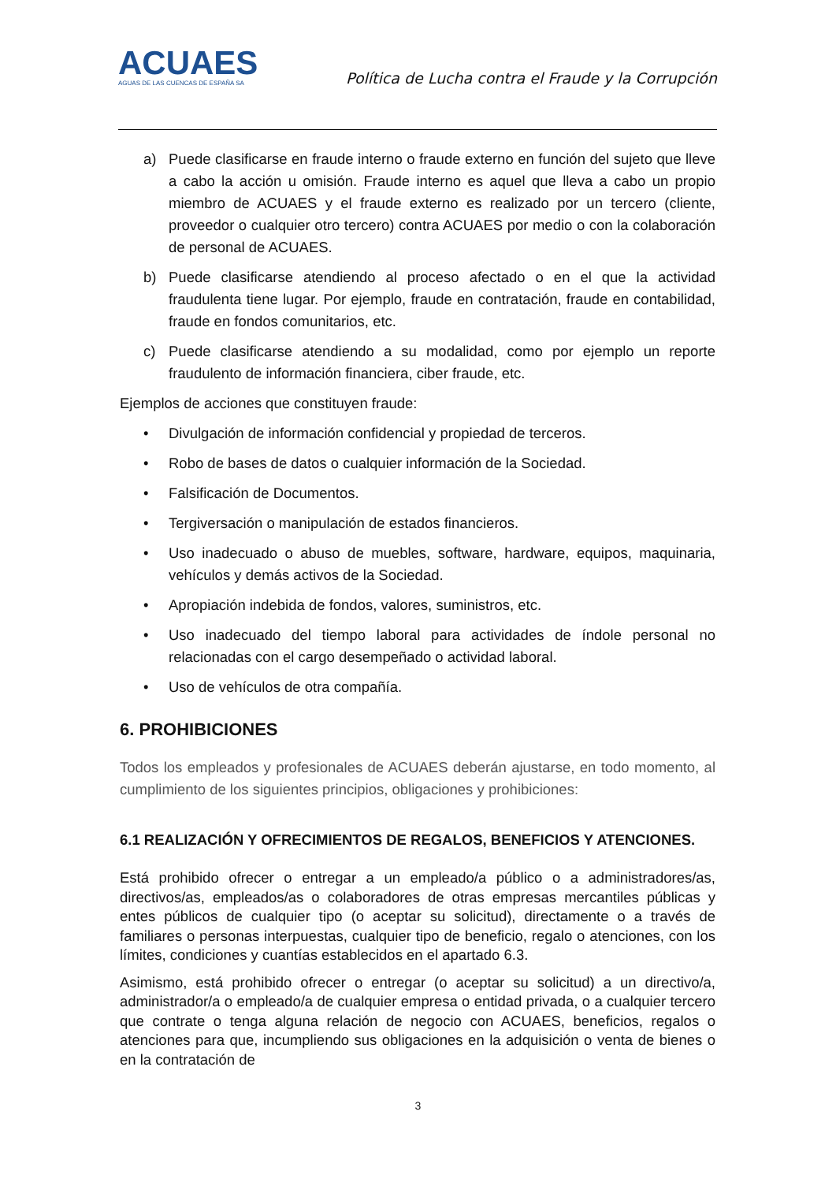ACUAES
AGUAS DE LAS CUENCAS DE ESPAÑA SA
Política de Lucha contra el Fraude y la Corrupción
a) Puede clasificarse en fraude interno o fraude externo en función del sujeto que lleve a cabo la acción u omisión. Fraude interno es aquel que lleva a cabo un propio miembro de ACUAES y el fraude externo es realizado por un tercero (cliente, proveedor o cualquier otro tercero) contra ACUAES por medio o con la colaboración de personal de ACUAES.
b) Puede clasificarse atendiendo al proceso afectado o en el que la actividad fraudulenta tiene lugar. Por ejemplo, fraude en contratación, fraude en contabilidad, fraude en fondos comunitarios, etc.
c) Puede clasificarse atendiendo a su modalidad, como por ejemplo un reporte fraudulento de información financiera, ciber fraude, etc.
Ejemplos de acciones que constituyen fraude:
• Divulgación de información confidencial y propiedad de terceros.
• Robo de bases de datos o cualquier información de la Sociedad.
• Falsificación de Documentos.
• Tergiversación o manipulación de estados financieros.
• Uso inadecuado o abuso de muebles, software, hardware, equipos, maquinaria, vehículos y demás activos de la Sociedad.
• Apropiación indebida de fondos, valores, suministros, etc.
• Uso inadecuado del tiempo laboral para actividades de índole personal no relacionadas con el cargo desempeñado o actividad laboral.
• Uso de vehículos de otra compañía.
6. PROHIBICIONES
Todos los empleados y profesionales de ACUAES deberán ajustarse, en todo momento, al cumplimiento de los siguientes principios, obligaciones y prohibiciones:
6.1 REALIZACIÓN Y OFRECIMIENTOS DE REGALOS, BENEFICIOS Y ATENCIONES.
Está prohibido ofrecer o entregar a un empleado/a público o a administradores/as, directivos/as, empleados/as o colaboradores de otras empresas mercantiles públicas y entes públicos de cualquier tipo (o aceptar su solicitud), directamente o a través de familiares o personas interpuestas, cualquier tipo de beneficio, regalo o atenciones, con los límites, condiciones y cuantías establecidos en el apartado 6.3.
Asimismo, está prohibido ofrecer o entregar (o aceptar su solicitud) a un directivo/a, administrador/a o empleado/a de cualquier empresa o entidad privada, o a cualquier tercero que contrate o tenga alguna relación de negocio con ACUAES, beneficios, regalos o atenciones para que, incumpliendo sus obligaciones en la adquisición o venta de bienes o en la contratación de
3